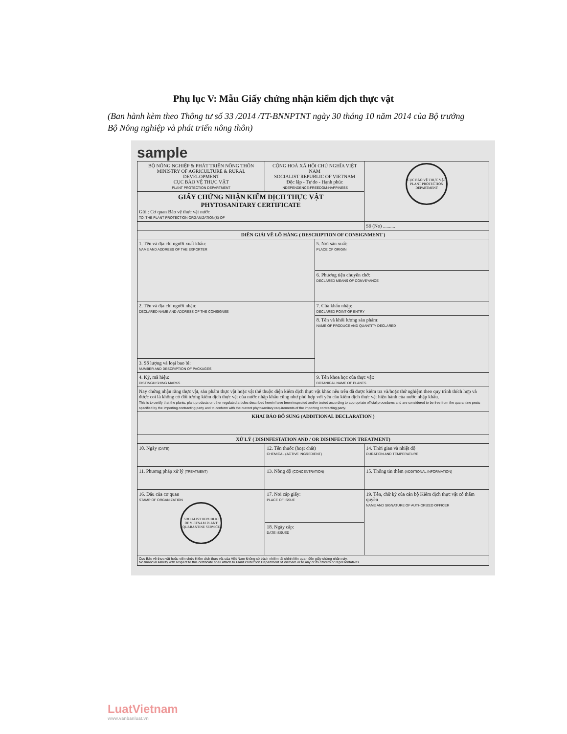Phụ lục V: Mẫu Giấy chứng nhận kiểm dịch thực vật
(Ban hành kèm theo Thông tư số 33 /2014 /TT-BNNPTNT ngày 30 tháng 10 năm 2014 của Bộ trưởng Bộ Nông nghiệp và phát triển nông thôn)
sample
| BỘ NÔNG NGHIỆP & PHÁT TRIỂN NÔNG THÔN MINISTRY OF AGRICULTURE & RURAL DEVELOPMENT CỤC BẢO VỆ THỰC VẬT PLANT PROTECTION DEPARTMENT | CỘNG HOÀ XÃ HỘI CHỦ NGHĨA VIỆT NAM SOCIALIST REPUBLIC OF VIETNAM Độc lập - Tự do - Hạnh phúc INDEPENDENCE-FREEDOM-HAPPINESS | | CỤC BẢO VỆ THỰC VẬT PLANT PROTECTION DEPARTMENT |
| GIẤY CHỨNG NHẬN KIỂM DỊCH THỰC VẬT PHYTOSANITARY CERTIFICATE Gửi : Cơ quan Bảo vệ thực vật nước TO: THE PLANT PROTECTION ORGANIZATION(S) OF | | | |
| | | | Số (No) .......... |
| DIỄN GIẢI VỀ LÔ HÀNG ( DESCRIPTION OF CONSIGNMENT ) | | | |
| 1. Tên và địa chỉ người xuất khẩu: NAME AND ADDRESS OF THE EXPORTER | | 5. Nơi sản xuất: PLACE OF ORIGIN | |
| | | 6. Phương tiện chuyên chở: DECLARED MEANS OF CONVEYANCE | |
| 2. Tên và địa chỉ người nhận: DECLARED NAME AND ADDRESS OF THE CONSIGNEE | | 7. Cửa khẩu nhập: DECLARED POINT OF ENTRY | |
| | | 8. Tên và khối lượng sản phẩm: NAME OF PRODUCE AND QUANTITY DECLARED | |
| 3. Số lượng và loại bao bì: NUMBER AND DESCRIPTION OF PACKAGES | | | |
| 4. Ký, mã hiệu: DISTINGUISHING MARKS | | 9. Tên khoa học của thực vật: BOTANICAL NAME OF PLANTS | |
| Nay chứng nhận rằng thực vật, sản phẩm thực vật hoặc vật thể thuộc diện kiểm dịch thực vật khác nêu trên đã được kiểm tra và/hoặc thử nghiệm theo quy trình thích hợp và được coi là không có đối tượng kiểm dịch thực vật của nước nhập khẩu cũng như phù hợp với yêu cầu kiểm dịch thực vật hiện hành của nước nhập khẩu. This is to certify that the plants, plant products or other regulated articles described herein have been inspected and/or tested according to appropriate official procedures and are considered to be free from the quarantine pests specified by the importing contracting party and to conform with the current phytosanitary requirements of the importing contracting party. | | | |
| KHAI BÁO BỔ SUNG (ADDITIONAL DECLARATION ) | | | |
| XỬ LÝ ( DISINFESTATION AND / OR DISINFECTION TREATMENT) | | | |
| 10. Ngày (DATE) | 12. Tên thuốc (hoạt chất) CHEMICAL (ACTIVE INGREDIENT) | | 14. Thời gian và nhiệt độ DURATION AND TEMPERATURE |
| 11. Phương pháp xử lý (TREATMENT) | 13. Nồng độ (CONCENTRATION) | | 15. Thông tin thêm (ADDITIONAL INFORMATION) |
| 16. Dấu của cơ quan STAMP OF ORGANIZATION SOCIALIST REPUBLIC OF VIETNAM PLANT QUARANTINE SERVICE | 17. Nơi cấp giấy: PLACE OF ISSUE | | 19. Tên, chữ ký của cán bộ Kiểm dịch thực vật có thẩm quyền NAME AND SIGNATURE OF AUTHORIZED OFFICER |
| | 18. Ngày cấp: DATE ISSUED | | |
| Cục Bảo vệ thực vật hoặc viên chức Kiểm dịch thực vật của Việt Nam không có trách nhiệm tài chính liên quan đến giấy chứng nhận này. No financial liability with respect to this certificate shall attach to Plant Protection Department of Vietnam or to any of its officers or representatives. | | | |
LuatVietnam
www.vanbanluat.vn